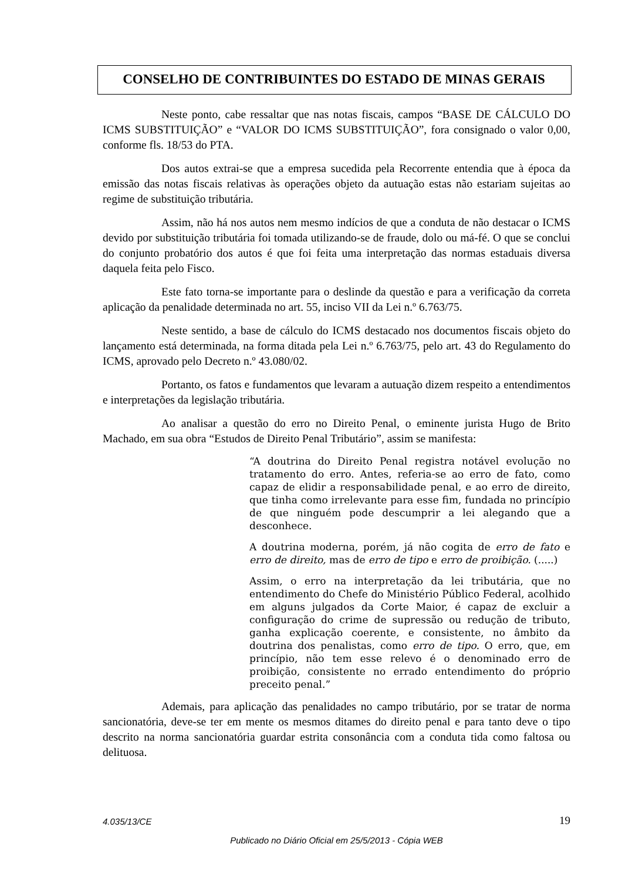CONSELHO DE CONTRIBUINTES DO ESTADO DE MINAS GERAIS
Neste ponto, cabe ressaltar que nas notas fiscais, campos “BASE DE CÁLCULO DO ICMS SUBSTITUIÇÃO” e “VALOR DO ICMS SUBSTITUIÇÃO”, fora consignado o valor 0,00, conforme fls. 18/53 do PTA.
Dos autos extrai-se que a empresa sucedida pela Recorrente entendia que à época da emissão das notas fiscais relativas às operações objeto da autuação estas não estariam sujeitas ao regime de substituição tributária.
Assim, não há nos autos nem mesmo indícios de que a conduta de não destacar o ICMS devido por substituição tributária foi tomada utilizando-se de fraude, dolo ou má-fé. O que se conclui do conjunto probatório dos autos é que foi feita uma interpretação das normas estaduais diversa daquela feita pelo Fisco.
Este fato torna-se importante para o deslinde da questão e para a verificação da correta aplicação da penalidade determinada no art. 55, inciso VII da Lei n.º 6.763/75.
Neste sentido, a base de cálculo do ICMS destacado nos documentos fiscais objeto do lançamento está determinada, na forma ditada pela Lei n.º 6.763/75, pelo art. 43 do Regulamento do ICMS, aprovado pelo Decreto n.º 43.080/02.
Portanto, os fatos e fundamentos que levaram a autuação dizem respeito a entendimentos e interpretações da legislação tributária.
Ao analisar a questão do erro no Direito Penal, o eminente jurista Hugo de Brito Machado, em sua obra “Estudos de Direito Penal Tributário”, assim se manifesta:
“A doutrina do Direito Penal registra notável evolução no tratamento do erro. Antes, referia-se ao erro de fato, como capaz de elidir a responsabilidade penal, e ao erro de direito, que tinha como irrelevante para esse fim, fundada no princípio de que ninguém pode descumprir a lei alegando que a desconhece.
A doutrina moderna, porém, já não cogita de erro de fato e erro de direito, mas de erro de tipo e erro de proibição. (.....)
Assim, o erro na interpretação da lei tributária, que no entendimento do Chefe do Ministério Público Federal, acolhido em alguns julgados da Corte Maior, é capaz de excluir a configuração do crime de supressão ou redução de tributo, ganha explicação coerente, e consistente, no âmbito da doutrina dos penalistas, como erro de tipo. O erro, que, em princípio, não tem esse relevo é o denominado erro de proibição, consistente no errado entendimento do próprio preceito penal.”
Ademais, para aplicação das penalidades no campo tributário, por se tratar de norma sancionatória, deve-se ter em mente os mesmos ditames do direito penal e para tanto deve o tipo descrito na norma sancionatória guardar estrita consonância com a conduta tida como faltosa ou delituosa.
4.035/13/CE 19
Publicado no Diário Oficial em 25/5/2013 - Cópia WEB